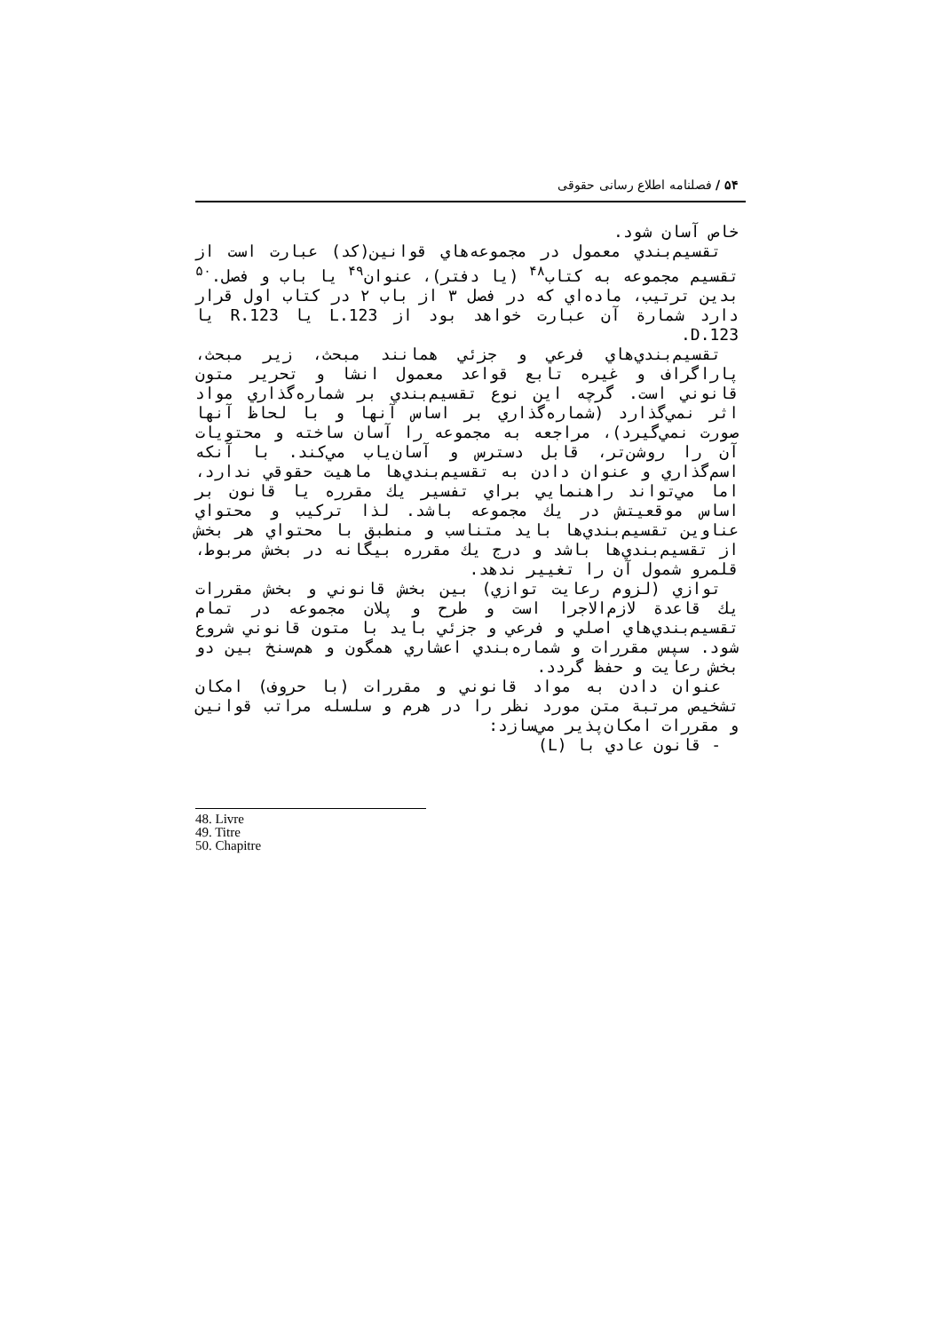۵۴ / فصلنامه اطلاع رسانی حقوقی
خاص آسان شود.
تقسيم‌بندي معمول در مجموعه‌هاي قوانين(كد) عبارت است از تقسيم مجموعه به كتاب<sup>۴۸</sup> (يا دفتر)، عنوان<sup>۴۹</sup> يا باب و فصل.<sup>۵۰</sup> بدين ترتيب، ماده‌اي كه در فصل ۳ از باب ۲ در كتاب اول قرار دارد شمارة آن عبارت خواهد بود از L.123 يا R.123 يا D.123.
تقسيم‌بندي‌هاي فرعي و جزئي همانند مبحث، زير مبحث، پاراگراف و غيره تابع قواعد معمول انشا و تحرير متون قانوني است. گرچه اين نوع تقسيم‌بندي بر شماره‌گذاري مواد اثر نمي‌گذارد (شماره‌گذاري بر اساس آنها و با لحاظ آنها صورت نمي‌گيرد)، مراجعه به مجموعه را آسان ساخته و محتويات آن را روشن‌تر، قابل دسترس و آسان‌ياب مي‌كند. با آنكه اسم‌گذاري و عنوان دادن به تقسيم‌بندي‌ها ماهيت حقوقي ندارد، اما مي‌تواند راهنمايي براي تفسير يك مقرره يا قانون بر اساس موقعيتش در يك مجموعه باشد. لذا تركيب و محتواي عناوين تقسيم‌بندي‌ها بايد متناسب و منطبق با محتواي هر بخش از تقسيم‌بندي‌ها باشد و درج يك مقرره بيگانه در بخش مربوط، قلمرو شمول آن را تغيير ندهد.
توازي (لزوم رعايت توازي) بين بخش قانوني و بخش مقررات يك قاعدة لازم‌الاجرا است و طرح و پلان مجموعه در تمام تقسيم‌بندي‌هاي اصلي و فرعي و جزئي بايد با متون قانوني شروع شود. سپس مقررات و شماره‌بندي اعشاري همگون و هم‌سنخ بين دو بخش رعايت و حفظ گردد.
عنوان دادن به مواد قانوني و مقررات (با حروف) امكان تشخيص مرتبة متن مورد نظر را در هرم و سلسله مراتب قوانين و مقررات امكان‌پذير مي‌سازد:
- قانون عادي با (L)
48. Livre
49. Titre
50. Chapitre